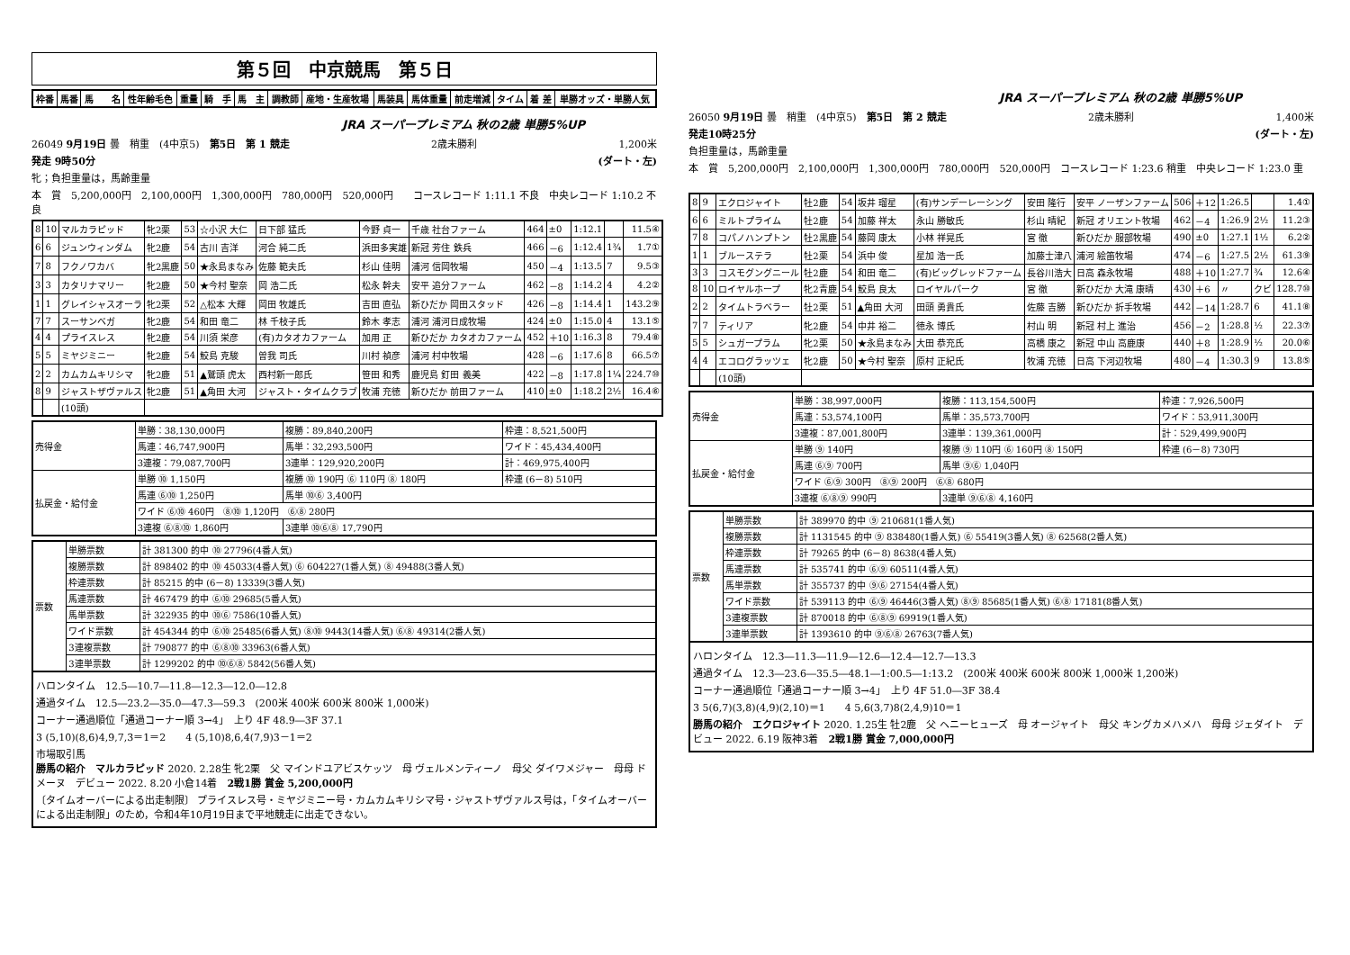第５回　中京競馬　第５日
| 枠番 | 馬番 | 馬 名 | 性年齢毛色 | 重量 | 騎 手 | 馬 主 | 調教師 | 産地・生産牧場 | 馬装具 | 馬体重量 | 前走増減 | タイム | 着 差 | 単勝オッズ・単勝人気 |
| --- | --- | --- | --- | --- | --- | --- | --- | --- | --- | --- | --- | --- | --- | --- |
JRA スーパープレミアム 秋の2歳 単勝5%UP
26049 9月19日 曇　稍重　(4中京5)　第5日　第 1 競走 2歳未勝利 1,200米
発走 9時50分 (ダート・左)
牝；負担重量は，馬齢重量
本　賞　5,200,000円　2,100,000円　1,300,000円　780,000円　520,000円　　コースレコード 1:11.1 不良　中央レコード 1:10.2 不良
| 8 | 10 | マルカラピッド | 牝2栗 | 53 | ☆小沢 大仁 | 日下部 猛氏 | 今野 貞一 | 千歳 社台ファーム | 464 | ±0 | 1:12.1 | | 11.5④ |
| 6 | 6 | ジュンウィンダム | 牝2鹿 | 54 | 古川 吉洋 | 河合 純二氏 | 浜田多実雄 | 新冠 芳住 鉄兵 | 466 | －6 | 1:12.4 | 1¾ | 1.7① |
| 7 | 8 | フクノワカバ | 牝2黒鹿 | 50 | ★永島まなみ | 佐藤 範夫氏 | 杉山 佳明 | 浦河 信岡牧場 | 450 | －4 | 1:13.5 | 7 | 9.5③ |
| 3 | 3 | カタリナマリー | 牝2鹿 | 50 | ★今村 聖奈 | 岡 浩二氏 | 松永 幹夫 | 安平 追分ファーム | 462 | －8 | 1:14.2 | 4 | 4.2② |
| 1 | 1 | グレイシャスオーラ | 牝2栗 | 52 | △松本 大輝 | 岡田 牧雄氏 | 吉田 直弘 | 新ひだか 岡田スタッド | 426 | －8 | 1:14.4 | 1 | 143.2⑨ |
| 7 | 7 | スーサンベガ | 牝2鹿 | 54 | 和田 竜二 | 林 千枝子氏 | 鈴木 孝志 | 浦河 浦河日成牧場 | 424 | ±0 | 1:15.0 | 4 | 13.1⑤ |
| 4 | 4 | プライスレス | 牝2鹿 | 54 | 川須 栄彦 | (有)カタオカファーム | 加用 正 | 新ひだか カタオカファーム | 452 | ＋10 | 1:16.3 | 8 | 79.4⑧ |
| 5 | 5 | ミヤジミニー | 牝2鹿 | 54 | 鮫島 克駿 | 曽我 司氏 | 川村 禎彦 | 浦河 村中牧場 | 428 | －6 | 1:17.6 | 8 | 66.5⑦ |
| 2 | 2 | カムカムキリシマ | 牝2鹿 | 51 | ▲鷲頭 虎太 | 西村新一郎氏 | 笹田 和秀 | 鹿児島 釘田 義美 | 422 | －8 | 1:17.8 | 1¼ | 224.7⑩ |
| 8 | 9 | ジャストザヴァルス | 牝2鹿 | 51 | ▲角田 大河 | ジャスト・タイムクラブ | 牧浦 充徳 | 新ひだか 前田ファーム | 410 | ±0 | 1:18.2 | 2½ | 16.4⑥ |
| | | (10頭) | | | | | | | | | | | |
| 売得金 | 単勝：38,130,000円 | 複勝：89,840,200円 | 枠連：8,521,500円 |
| | 馬連：46,747,900円 | 馬単：32,293,500円 | ワイド：45,434,400円 |
| | 3連複：79,087,700円 | 3連単：129,920,200円 | 計：469,975,400円 |
| 払戻金・給付金 | 単勝 ⑩ 1,150円 | 複勝 ⑩ 190円 ⑥ 110円 ⑧ 180円 | 枠連 (6－8) 510円 |
| | 馬連 ⑥⑩ 1,250円 | 馬単 ⑩⑥ 3,400円 | |
| | ワイド ⑥⑩ 460円 ⑧⑩ 1,120円 ⑥⑧ 280円 | | |
| | 3連複 ⑥⑧⑩ 1,860円 | 3連単 ⑩⑥⑧ 17,790円 | |
| 票数 | 単勝票数 | 計 381300 的中 ⑩ 27796(4番人気) |
| | 複勝票数 | 計 898402 的中 ⑩ 45033(4番人気) ⑥ 604227(1番人気) ⑧ 49488(3番人気) |
| | 枠連票数 | 計 85215 的中 (6－8) 13339(3番人気) |
| | 馬連票数 | 計 467479 的中 ⑥⑩ 29685(5番人気) |
| | 馬単票数 | 計 322935 的中 ⑩⑥ 7586(10番人気) |
| | ワイド票数 | 計 454344 的中 ⑥⑩ 25485(6番人気) ⑧⑩ 9443(14番人気) ⑥⑧ 49314(2番人気) |
| | 3連複票数 | 計 790877 的中 ⑥⑧⑩ 33963(6番人気) |
| | 3連単票数 | 計 1299202 的中 ⑩⑥⑧ 5842(56番人気) |
ハロンタイム　12.5―10.7―11.8―12.3―12.0―12.8
通過タイム　12.5―23.2―35.0―47.3―59.3　(200米 400米 600米 800米 1,000米)
コーナー通過順位「通過コーナー順 3→4」　上り 4F 48.9―3F 37.1
3 (5,10)(8,6)4,9,7,3＝1＝2　　4 (5,10)8,6,4(7,9)3－1＝2
市場取引馬
勝馬の紹介　マルカラピッド 2020. 2.28生 牝2栗　父 マインドユアビスケッツ　母 ヴェルメンティーノ　母父 ダイワメジャー　母母 ドメーヌ　デビュー 2022. 8.20 小倉14着　2戦1勝 賞金 5,200,000円
〔タイムオーバーによる出走制限〕 プライスレス号・ミヤジミニー号・カムカムキリシマ号・ジャストザヴァルス号は，「タイムオーバーによる出走制限」のため，令和4年10月19日まで平地競走に出走できない。
JRA スーパープレミアム 秋の2歳 単勝5%UP
26050 9月19日 曇　稍重　(4中京5)　第5日　第 2 競走 2歳未勝利 1,400米
発走10時25分 (ダート・左)
負担重量は，馬齢重量
本　賞　5,200,000円　2,100,000円　1,300,000円　780,000円　520,000円　コースレコード 1:23.6 稍重　中央レコード 1:23.0 重
| 8 | 9 | エクロジャイト | 牡2鹿 | 54 | 坂井 瑠星 | (有)サンデーレーシング | 安田 隆行 | 安平 ノーザンファーム | 506 | ＋12 | 1:26.5 | | 1.4① |
| 6 | 6 | ミルトプライム | 牡2鹿 | 54 | 加藤 祥太 | 永山 勝敏氏 | 杉山 晴紀 | 新冠 オリエント牧場 | 462 | －4 | 1:26.9 | 2½ | 11.2③ |
| 7 | 8 | コパノハンプトン | 牡2黒鹿 | 54 | 藤岡 康太 | 小林 祥晃氏 | 宮 徹 | 新ひだか 服部牧場 | 490 | ±0 | 1:27.1 | 1½ | 6.2② |
| 1 | 1 | ブルーステラ | 牡2栗 | 54 | 浜中 俊 | 星加 浩一氏 | 加藤士津八 | 浦河 絵笛牧場 | 474 | －6 | 1:27.5 | 2½ | 61.3⑨ |
| 3 | 3 | コスモグングニール | 牡2鹿 | 54 | 和田 竜二 | (有)ビッグレッドファーム | 長谷川浩大 | 日高 森永牧場 | 488 | ＋10 | 1:27.7 | ¾ | 12.6④ |
| 8 | 10 | ロイヤルホープ | 牝2青鹿 | 54 | 鮫島 良太 | ロイヤルパーク | 宮 徹 | 新ひだか 大滝 康晴 | 430 | ＋6 | 〃 | クビ | 128.7⑩ |
| 2 | 2 | タイムトラベラー | 牡2栗 | 51 | ▲角田 大河 | 田頭 勇貴氏 | 佐藤 吉勝 | 新ひだか 折手牧場 | 442 | －14 | 1:28.7 | 6 | 41.1⑧ |
| 7 | 7 | ティリア | 牝2鹿 | 54 | 中井 裕二 | 徳永 博氏 | 村山 明 | 新冠 村上 進治 | 456 | －2 | 1:28.8 | ½ | 22.3⑦ |
| 5 | 5 | シュガープラム | 牝2栗 | 50 | ★永島まなみ | 大田 恭充氏 | 高橋 康之 | 新冠 中山 高鹿康 | 440 | ＋8 | 1:28.9 | ½ | 20.0⑥ |
| 4 | 4 | エコログラッツェ | 牝2鹿 | 50 | ★今村 聖奈 | 原村 正紀氏 | 牧浦 充徳 | 日高 下河辺牧場 | 480 | －4 | 1:30.3 | 9 | 13.8⑤ |
| | | (10頭) | | | | | | | | | | | |
| 売得金 | 単勝：38,997,000円 | 複勝：113,154,500円 | 枠連：7,926,500円 |
| | 馬連：53,574,100円 | 馬単：35,573,700円 | ワイド：53,911,300円 |
| | 3連複：87,001,800円 | 3連単：139,361,000円 | 計：529,499,900円 |
| 払戻金・給付金 | 単勝 ⑨ 140円 | 複勝 ⑨ 110円 ⑥ 160円 ⑧ 150円 | 枠連 (6－8) 730円 |
| | 馬連 ⑥⑨ 700円 | 馬単 ⑨⑥ 1,040円 | |
| | ワイド ⑥⑨ 300円 ⑧⑨ 200円 ⑥⑧ 680円 | | |
| | 3連複 ⑥⑧⑨ 990円 | 3連単 ⑨⑥⑧ 4,160円 | |
| 票数 | 単勝票数 | 計 389970 的中 ⑨ 210681(1番人気) |
| | 複勝票数 | 計 1131545 的中 ⑨ 838480(1番人気) ⑥ 55419(3番人気) ⑧ 62568(2番人気) |
| | 枠連票数 | 計 79265 的中 (6－8) 8638(4番人気) |
| | 馬連票数 | 計 535741 的中 ⑥⑨ 60511(4番人気) |
| | 馬単票数 | 計 355737 的中 ⑨⑥ 27154(4番人気) |
| | ワイド票数 | 計 539113 的中 ⑥⑨ 46446(3番人気) ⑧⑨ 85685(1番人気) ⑥⑧ 17181(8番人気) |
| | 3連複票数 | 計 870018 的中 ⑥⑧⑨ 69919(1番人気) |
| | 3連単票数 | 計 1393610 的中 ⑨⑥⑧ 26763(7番人気) |
ハロンタイム　12.3―11.3―11.9―12.6―12.4―12.7―13.3
通過タイム　12.3―23.6―35.5―48.1―1:00.5―1:13.2　(200米 400米 600米 800米 1,000米 1,200米)
コーナー通過順位「通過コーナー順 3→4」　上り 4F 51.0―3F 38.4
3 5(6,7)(3,8)(4,9)(2,10)＝1　　4 5,6(3,7)8(2,4,9)10＝1
勝馬の紹介　エクロジャイト 2020. 1.25生 牡2鹿　父 ヘニーヒューズ　母 オージャイト　母父 キングカメハメハ　母母 ジェダイト　デビュー 2022. 6.19 阪神3着　2戦1勝 賞金 7,000,000円